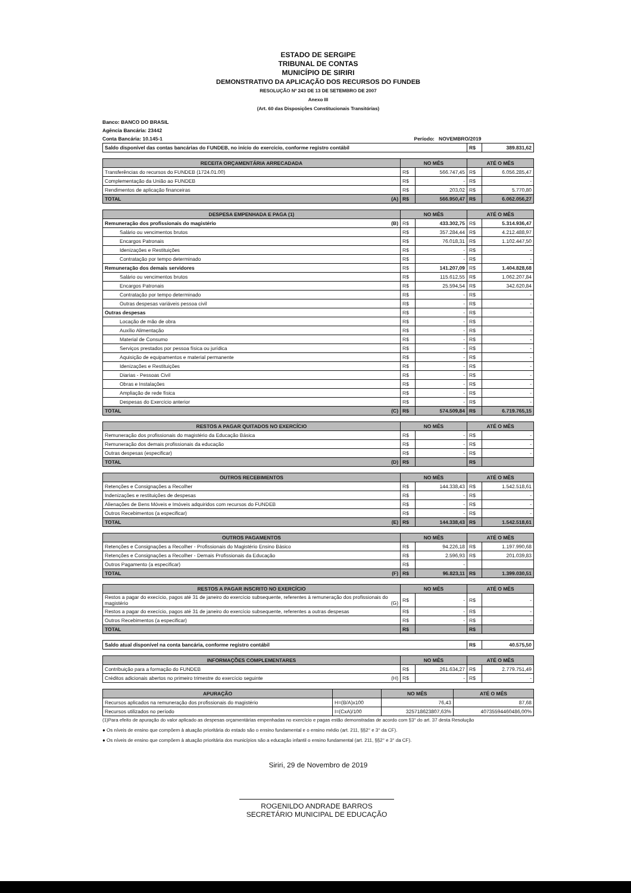ESTADO DE SERGIPE
TRIBUNAL DE CONTAS
MUNICÍPIO DE SIRIRI
DEMONSTRATIVO DA APLICAÇÃO DOS RECURSOS DO FUNDEB
RESOLUÇÃO Nº 243 DE 13 DE SETEMBRO DE 2007
Anexo III
(Art. 60 das Disposições Constitucionais Transitórias)
Banco: BANCO DO BRASIL
Agência Bancária: 23442
Conta Bancária: 10.145-1 Período: NOVEMBRO/2019
| Saldo disponível das contas bancárias do FUNDEB, no início do exercício, conforme registro contábil | R$ | 389.831,62 |
| RECEITA ORÇAMENTÁRIA ARRECADADA | NO MÊS | | ATÉ O MÊS | |
| --- | --- | --- | --- | --- |
| Transferências do recursos do FUNDEB (1724.01.00) | R$ | 566.747,45 | R$ | 6.056.285,47 |
| Complementação da União ao FUNDEB | R$ | - | R$ | - |
| Rendimentos de aplicação financeiras | R$ | 203,02 | R$ | 5.770,80 |
| TOTAL (A) | R$ | 566.950,47 | R$ | 6.062.056,27 |
| DESPESA EMPENHADA E PAGA (1) | NO MÊS | | ATÉ O MÊS | |
| --- | --- | --- | --- | --- |
| Remuneração dos profissionais do magistério (B) | R$ | 433.302,75 | R$ | 5.314.936,47 |
| Salário ou vencimentos brutos | R$ | 357.284,44 | R$ | 4.212.488,97 |
| Encargos Patronais | R$ | 76.018,31 | R$ | 1.102.447,50 |
| Idenizações e Restituições | R$ | - | R$ | - |
| Contratação por tempo determinado | R$ | - | R$ | - |
| Remuneração dos demais servidores | R$ | 141.207,09 | R$ | 1.404.828,68 |
| Salário ou vencimentos brutos | R$ | 115.612,55 | R$ | 1.062.207,84 |
| Encargos Patronais | R$ | 25.594,54 | R$ | 342.620,84 |
| Contratação por tempo determinado | R$ | - | R$ | - |
| Outras despesas variáveis pessoa civil | R$ | - | R$ | - |
| Outras despesas | R$ | - | R$ | - |
| Locação de mão de obra | R$ | - | R$ | - |
| Auxílio Alimentação | R$ | - | R$ | - |
| Material de Consumo | R$ | - | R$ | - |
| Serviços prestados por pessoa física ou jurídica | R$ | - | R$ | - |
| Aquisição de equipamentos e material permanente | R$ | - | R$ | - |
| Idenizações e Restituições | R$ | - | R$ | - |
| Diarias - Pessoas Civil | R$ | - | R$ | - |
| Obras e Instalações | R$ | - | R$ | - |
| Ampliação de rede física | R$ | - | R$ | - |
| Despesas do Exercício anterior | R$ | - | R$ | - |
| TOTAL (C) | R$ | 574.509,84 | R$ | 6.719.765,15 |
| RESTOS A PAGAR QUITADOS NO EXERCÍCIO | NO MÊS | | ATÉ O MÊS | |
| --- | --- | --- | --- | --- |
| Remuneração dos profissionais do magistério da Educação Básica | R$ | - | R$ | - |
| Remuneração dos demais profissionais da educação | R$ | - | R$ | - |
| Outras despesas (especificar) | R$ | - | R$ | - |
| TOTAL (D) | R$ | | R$ | |
| OUTROS RECEBIMENTOS | NO MÊS | | ATÉ O MÊS | |
| --- | --- | --- | --- | --- |
| Retenções e Consignações a Recolher | R$ | 144.338,43 | R$ | 1.542.518,61 |
| Indenizações e restituições de despesas | R$ | - | R$ | - |
| Alienações de Bens Móveis e Imóveis adquiridos com recursos do FUNDEB | R$ | - | R$ | - |
| Outros Recebimentos (a especificar) | R$ | - | R$ | - |
| TOTAL (E) | R$ | 144.338,43 | R$ | 1.542.518,61 |
| OUTROS PAGAMENTOS | NO MÊS | | ATÉ O MÊS | |
| --- | --- | --- | --- | --- |
| Retenções e Consignações a Recolher - Profissionais do Magistério Ensino Básico | R$ | 94.226,18 | R$ | 1.197.990,68 |
| Retenções e Consignações a Recolher - Demais Profissionais da Educação | R$ | 2.596,93 | R$ | 201.039,83 |
| Outros Pagamento (a especificar) | R$ | - | | |
| TOTAL (F) | R$ | 96.823,11 | R$ | 1.399.030,51 |
| RESTOS A PAGAR INSCRITO NO EXERCÍCIO | NO MÊS | | ATÉ O MÊS | |
| --- | --- | --- | --- | --- |
| Restos a pagar do execício, pagos até 31 de janeiro do exercício subsequente, referentes à remuneração dos profissionais do magistério (G) | R$ | - | R$ | - |
| Restos a pagar do execício, pagos até 31 de janeiro do exercício subsequente, referentes a outras despesas | R$ | - | R$ | - |
| Outros Recebimentos (a especificar) | R$ | - | R$ | - |
| TOTAL | R$ | | R$ | |
| Saldo atual disponível na conta bancária, conforme registro contábil | R$ | 40.575,50 |
| INFORMAÇÕES COMPLEMENTARES | NO MÊS | | ATÉ O MÊS | |
| --- | --- | --- | --- | --- |
| Contribuição para a formação do FUNDEB | R$ | 261.634,27 | R$ | 2.779.751,49 |
| Créditos adicionais abertos no primeiro trimestre do exercício seguinte (H) | R$ | - | R$ | - |
| APURAÇÃO | | NO MÊS | ATÉ O MÊS |
| --- | --- | --- | --- |
| Recursos aplicados na remuneração dos profissionais do magistério | H=(B/A)x100 | 76,43 | 87,68 |
| Recursos utilizados no período | I=(CxA)/100 | 325718623807,63% | 407355944604​86,00% |
(1)Para efeito de apuração do valor aplicado as despesas orçamentárias empenhadas no exercício e pagas estão demonstradas de acordo com §3° do art. 37 desta Resolução
● Os níveis de ensino que compõem à atuação prioritária do estado são o ensino fundamental e o ensino médio (art. 211, §§2° e 3° da CF).
● Os níveis de ensino que compõem à atuação prioritária dos municípios são a educação infantil o ensino fundamental (art. 211, §§2° e 3° da CF).
Siriri, 29 de Novembro de 2019
ROGENILDO ANDRADE BARROS
SECRETÁRIO MUNICIPAL DE EDUCAÇÃO